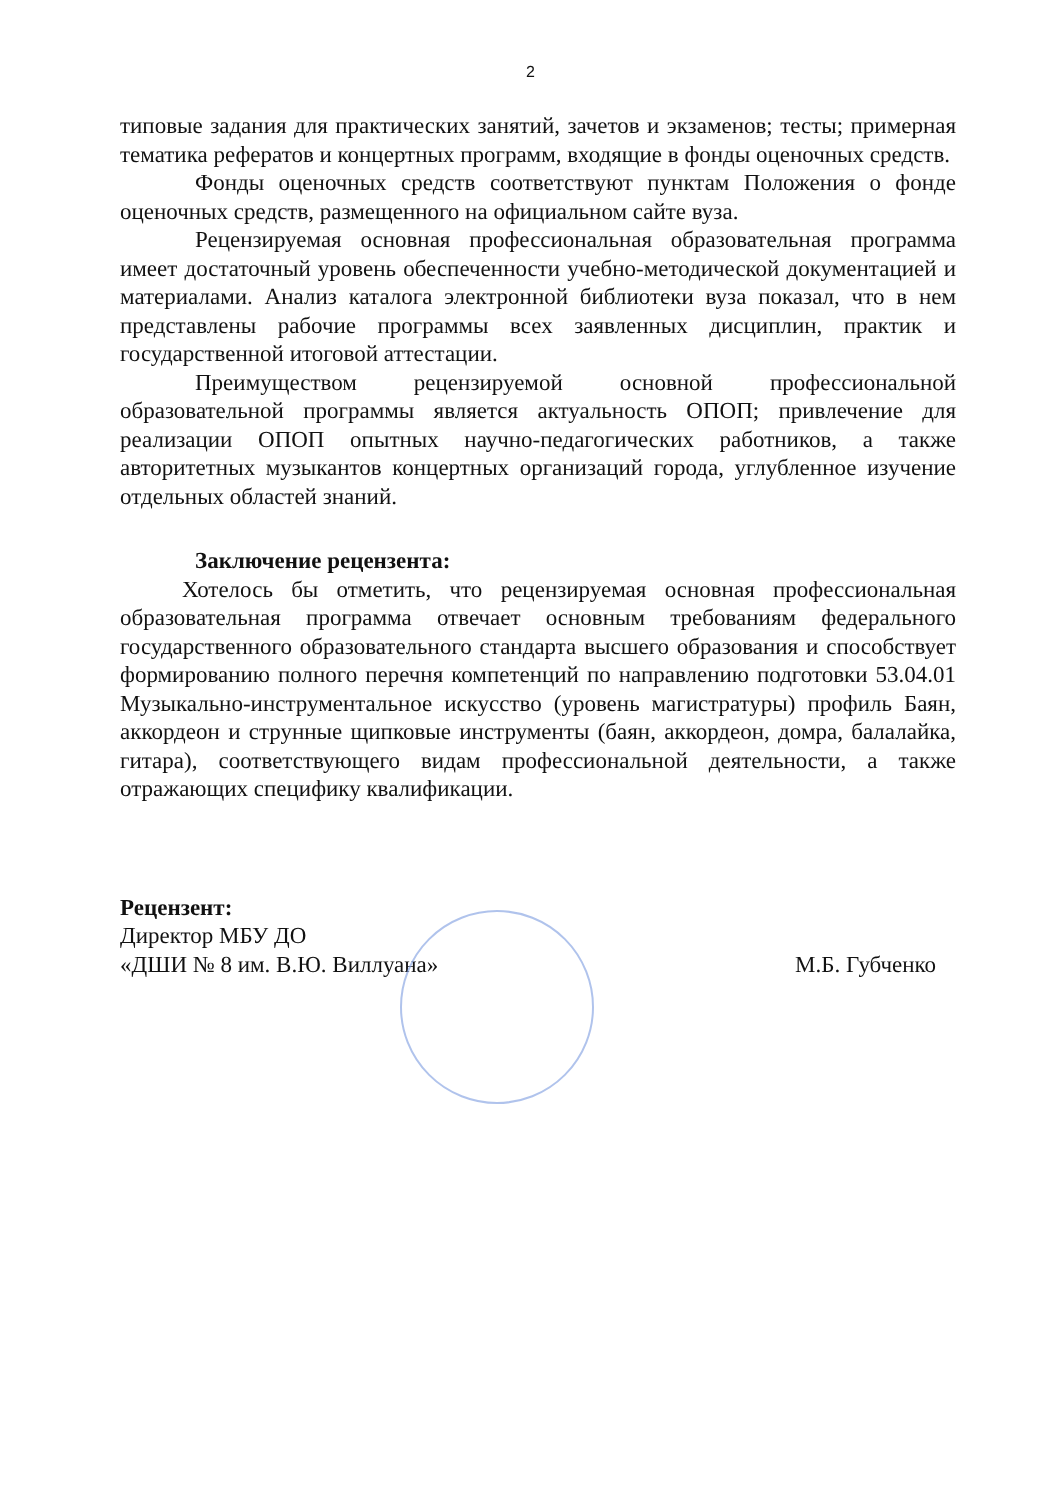2
типовые задания для практических занятий, зачетов и экзаменов; тесты; примерная тематика рефератов и концертных программ, входящие в фонды оценочных средств.
Фонды оценочных средств соответствуют пунктам Положения о фонде оценочных средств, размещенного на официальном сайте вуза.
Рецензируемая основная профессиональная образовательная программа имеет достаточный уровень обеспеченности учебно-методической документацией и материалами. Анализ каталога электронной библиотеки вуза показал, что в нем представлены рабочие программы всех заявленных дисциплин, практик и государственной итоговой аттестации.
Преимуществом рецензируемой основной профессиональной образовательной программы является актуальность ОПОП; привлечение для реализации ОПОП опытных научно-педагогических работников, а также авторитетных музыкантов концертных организаций города, углубленное изучение отдельных областей знаний.
Заключение рецензента:
Хотелось бы отметить, что рецензируемая основная профессиональная образовательная программа отвечает основным требованиям федерального государственного образовательного стандарта высшего образования и способствует формированию полного перечня компетенций по направлению подготовки 53.04.01 Музыкально-инструментальное искусство (уровень магистратуры) профиль Баян, аккордеон и струнные щипковые инструменты (баян, аккордеон, домра, балалайка, гитара), соответствующего видам профессиональной деятельности, а также отражающих специфику квалификации.
Рецензент:
Директор МБУ ДО
«ДШИ № 8 им. В.Ю. Виллуана»
М.Б. Губченко